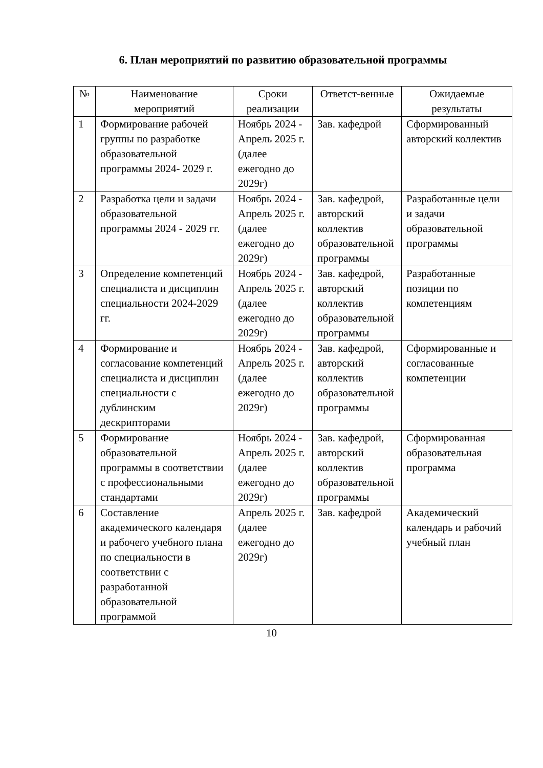6. План мероприятий по развитию образовательной программы
| № | Наименование мероприятий | Сроки реализации | Ответст-венные | Ожидаемые результаты |
| --- | --- | --- | --- | --- |
| 1 | Формирование рабочей группы по разработке образовательной программы 2024- 2029 г. | Ноябрь 2024 - Апрель 2025 г. (далее ежегодно до 2029г) | Зав. кафедрой | Сформированный авторский коллектив |
| 2 | Разработка цели и задачи образовательной программы 2024 - 2029 гг. | Ноябрь 2024 - Апрель 2025 г. (далее ежегодно до 2029г) | Зав. кафедрой, авторский коллектив образовательной программы | Разработанные цели и задачи образовательной программы |
| 3 | Определение компетенций специалиста и дисциплин специальности 2024-2029 гг. | Ноябрь 2024 - Апрель 2025 г. (далее ежегодно до 2029г) | Зав. кафедрой, авторский коллектив образовательной программы | Разработанные позиции по компетенциям |
| 4 | Формирование и согласование компетенций специалиста и дисциплин специальности с дублинским дескрипторами | Ноябрь 2024 - Апрель 2025 г. (далее ежегодно до 2029г) | Зав. кафедрой, авторский коллектив образовательной программы | Сформированные и согласованные компетенции |
| 5 | Формирование образовательной программы в соответствии с профессиональными стандартами | Ноябрь 2024 - Апрель 2025 г. (далее ежегодно до 2029г) | Зав. кафедрой, авторский коллектив образовательной программы | Сформированная образовательная программа |
| 6 | Составление академического календаря и рабочего учебного плана по специальности в соответствии с разработанной образовательной программой | Апрель 2025 г. (далее ежегодно до 2029г) | Зав. кафедрой | Академический календарь и рабочий учебный план |
10